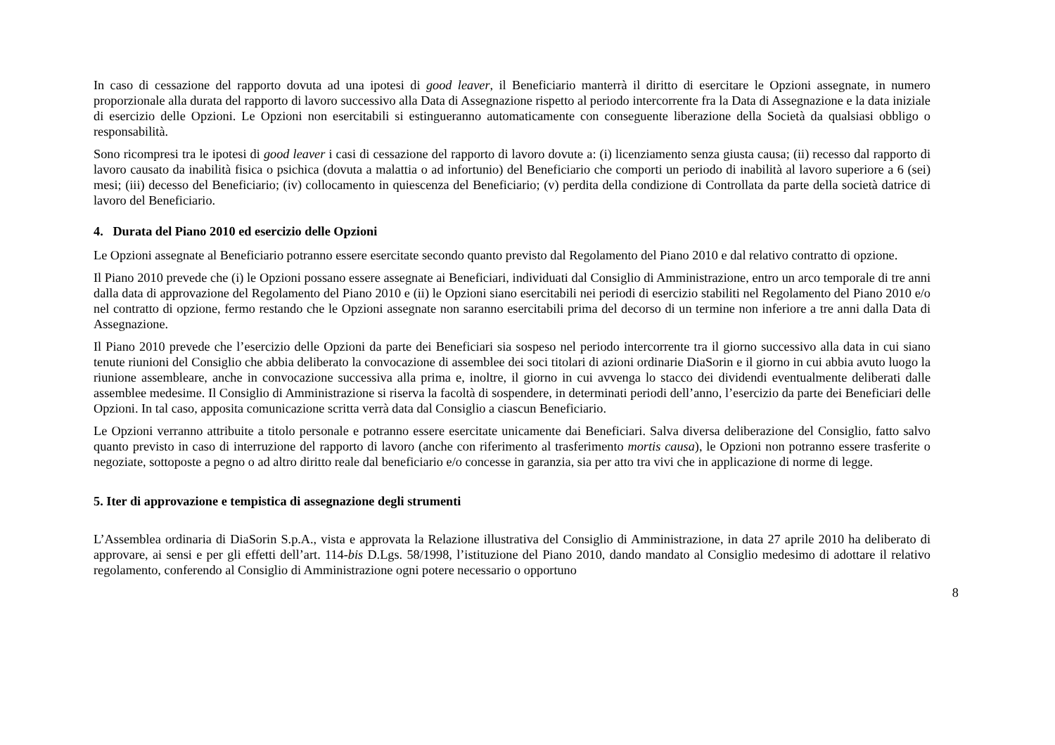In caso di cessazione del rapporto dovuta ad una ipotesi di good leaver, il Beneficiario manterrà il diritto di esercitare le Opzioni assegnate, in numero proporzionale alla durata del rapporto di lavoro successivo alla Data di Assegnazione rispetto al periodo intercorrente fra la Data di Assegnazione e la data iniziale di esercizio delle Opzioni. Le Opzioni non esercitabili si estingueranno automaticamente con conseguente liberazione della Società da qualsiasi obbligo o responsabilità.
Sono ricompresi tra le ipotesi di good leaver i casi di cessazione del rapporto di lavoro dovute a: (i) licenziamento senza giusta causa; (ii) recesso dal rapporto di lavoro causato da inabilità fisica o psichica (dovuta a malattia o ad infortunio) del Beneficiario che comporti un periodo di inabilità al lavoro superiore a 6 (sei) mesi; (iii) decesso del Beneficiario; (iv) collocamento in quiescenza del Beneficiario; (v) perdita della condizione di Controllata da parte della società datrice di lavoro del Beneficiario.
4. Durata del Piano 2010 ed esercizio delle Opzioni
Le Opzioni assegnate al Beneficiario potranno essere esercitate secondo quanto previsto dal Regolamento del Piano 2010 e dal relativo contratto di opzione.
Il Piano 2010 prevede che (i) le Opzioni possano essere assegnate ai Beneficiari, individuati dal Consiglio di Amministrazione, entro un arco temporale di tre anni dalla data di approvazione del Regolamento del Piano 2010 e (ii) le Opzioni siano esercitabili nei periodi di esercizio stabiliti nel Regolamento del Piano 2010 e/o nel contratto di opzione, fermo restando che le Opzioni assegnate non saranno esercitabili prima del decorso di un termine non inferiore a tre anni dalla Data di Assegnazione.
Il Piano 2010 prevede che l’esercizio delle Opzioni da parte dei Beneficiari sia sospeso nel periodo intercorrente tra il giorno successivo alla data in cui siano tenute riunioni del Consiglio che abbia deliberato la convocazione di assemblee dei soci titolari di azioni ordinarie DiaSorin e il giorno in cui abbia avuto luogo la riunione assembleare, anche in convocazione successiva alla prima e, inoltre, il giorno in cui avvenga lo stacco dei dividendi eventualmente deliberati dalle assemblee medesime. Il Consiglio di Amministrazione si riserva la facoltà di sospendere, in determinati periodi dell’anno, l’esercizio da parte dei Beneficiari delle Opzioni. In tal caso, apposita comunicazione scritta verrà data dal Consiglio a ciascun Beneficiario.
Le Opzioni verranno attribuite a titolo personale e potranno essere esercitate unicamente dai Beneficiari. Salva diversa deliberazione del Consiglio, fatto salvo quanto previsto in caso di interruzione del rapporto di lavoro (anche con riferimento al trasferimento mortis causa), le Opzioni non potranno essere trasferite o negoziate, sottoposte a pegno o ad altro diritto reale dal beneficiario e/o concesse in garanzia, sia per atto tra vivi che in applicazione di norme di legge.
5. Iter di approvazione e tempistica di assegnazione degli strumenti
L’Assemblea ordinaria di DiaSorin S.p.A., vista e approvata la Relazione illustrativa del Consiglio di Amministrazione, in data 27 aprile 2010 ha deliberato di approvare, ai sensi e per gli effetti dell’art. 114-bis D.Lgs. 58/1998, l’istituzione del Piano 2010, dando mandato al Consiglio medesimo di adottare il relativo regolamento, conferendo al Consiglio di Amministrazione ogni potere necessario o opportuno
8